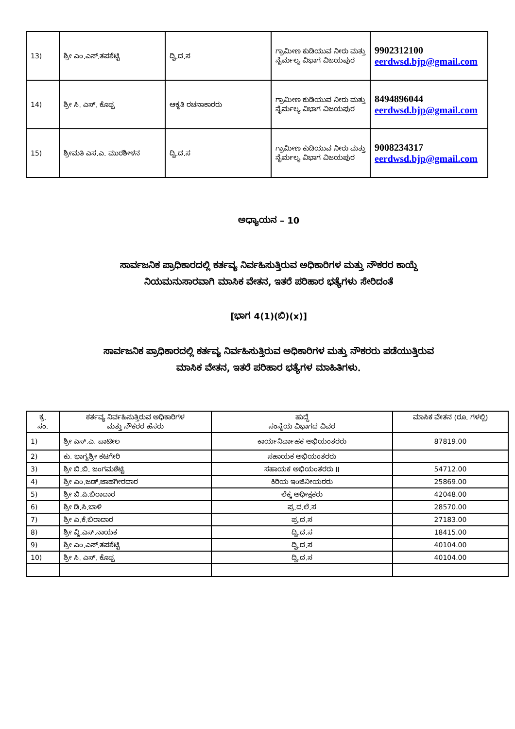| 13) | ಶ್ರೀ ಎಂ.ಎಸ್.ತಪಶೆಟ್ಟಿ | ದ್ವಿ.ದ.ಸ | ಗ್ರಾಮೀಣ ಕುಡಿಯುವ ನೀರು ಮತ್ತು ನೈರ್ಮಲ್ಯ ವಿಭಾಗ ವಿಜಯಪುರ | 9902312100 eerdwsd.bjp@gmail.com |
| 14) | ಶ್ರೀ ಸಿ. ಎಸ್. ಕೊಪ್ಪ | ಆಕೃತಿ ರಚನಾಕಾರರು | ಗ್ರಾಮೀಣ ಕುಡಿಯುವ ನೀರು ಮತ್ತು ನೈರ್ಮಲ್ಯ ವಿಭಾಗ ವಿಜಯಪುರ | 8494896044 eerdwsd.bjp@gmail.com |
| 15) | ಶ್ರೀಮತಿ ಎಸ.ಎ. ಮುರಶೀಳನ | ದ್ವಿ.ದ.ಸ | ಗ್ರಾಮೀಣ ಕುಡಿಯುವ ನೀರು ಮತ್ತು ನೈರ್ಮಲ್ಯ ವಿಭಾಗ ವಿಜಯಪುರ | 9008234317 eerdwsd.bjp@gmail.com |
ಅಧ್ಯಾಯನ – 10
ಸಾರ್ವಜನಿಕ ಪ್ರಾಧಿಕಾರದಲ್ಲಿ ಕರ್ತವ್ಯ ನಿರ್ವಹಿಸುತ್ತಿರುವ ಅಧಿಕಾರಿಗಳ ಮತ್ತು ನೌಕರರ ಕಾಯ್ದೆ
ನಿಯಮನುಸಾರವಾಗಿ ಮಾಸಿಕ ವೇತನ, ಇತರೆ ಪರಿಹಾರ ಭತ್ಯೆಗಳು ಸೇರಿದಂತೆ
[ಭಾಗ 4(1)(ಬಿ)(x)]
ಸಾರ್ವಜನಿಕ ಪ್ರಾಧಿಕಾರದಲ್ಲಿ ಕರ್ತವ್ಯ ನಿರ್ವಹಿಸುತ್ತಿರುವ ಅಧಿಕಾರಿಗಳ ಮತ್ತು ನೌಕರರು ಪಡೆಯುತ್ತಿರುವ
ಮಾಸಿಕ ವೇತನ, ಇತರೆ ಪರಿಹಾರ ಭತ್ಯೆಗಳ ಮಾಹಿತಿಗಳು.
| ಕ್ರ. ಸಂ. | ಕರ್ತವ್ಯ ನಿರ್ವಹಿಸುತ್ತಿರುವ ಅಧಿಕಾರಿಗಳ ಮತ್ತು ನೌಕರರ ಹೆಸರು | ಹುದ್ದೆ ಸಂಸ್ಥೆಯ ವಿಭಾಗದ ವಿವರ | ಮಾಸಿಕ ವೇತನ (ರೂ. ಗಳಲ್ಲಿ) |
| --- | --- | --- | --- |
| 1) | ಶ್ರೀ ಎಸ್.ಎ. ಪಾಟೀಲ | ಕಾರ್ಯನಿರ್ವಾಹಕ ಅಭಿಯಂತರರು | 87819.00 |
| 2) | ಕು. ಭಾಗ್ಯಶ್ರೀ ಕಟಗೇರಿ | ಸಹಾಯಕ ಅಭಿಯಂತರರು | |
| 3) | ಶ್ರೀ ಬಿ.ಬಿ. ಜಂಗಮಶೆಟ್ಟಿ | ಸಹಾಯಕ ಅಭಿಯಂತರರು II | 54712.00 |
| 4) | ಶ್ರೀ ಎಂ.ಜಡ್.ಜಾಹಗೀರದಾರ | ಕಿರಿಯ ಇಂಜಿನೀಯರರು | 25869.00 |
| 5) | ಶ್ರೀ ಬಿ.ಪಿ.ಬಿರಾದಾರ | ಲೆಕ್ಕ ಅಧೀಕ್ಷಕರು | 42048.00 |
| 6) | ಶ್ರೀ ಡಿ.ಸಿ.ಬಾಳಿ | ಪ್ರ.ದ.ಲೆ.ಸ | 28570.00 |
| 7) | ಶ್ರೀ ಎ.ಕೆ.ಬಿರಾದಾರ | ಪ್ರ.ದ.ಸ | 27183.00 |
| 8) | ಶ್ರೀ ವ್ಹಿ.ಎಸ್.ನಾಯಕ | ದ್ವಿ.ದ.ಸ | 18415.00 |
| 9) | ಶ್ರೀ ಎಂ.ಎಸ್.ತಪಶೆಟ್ಟಿ | ದ್ವಿ.ದ.ಸ | 40104.00 |
| 10) | ಶ್ರೀ ಸಿ. ಎಸ್. ಕೊಪ್ಪ | ದ್ವಿ.ದ.ಸ | 40104.00 |